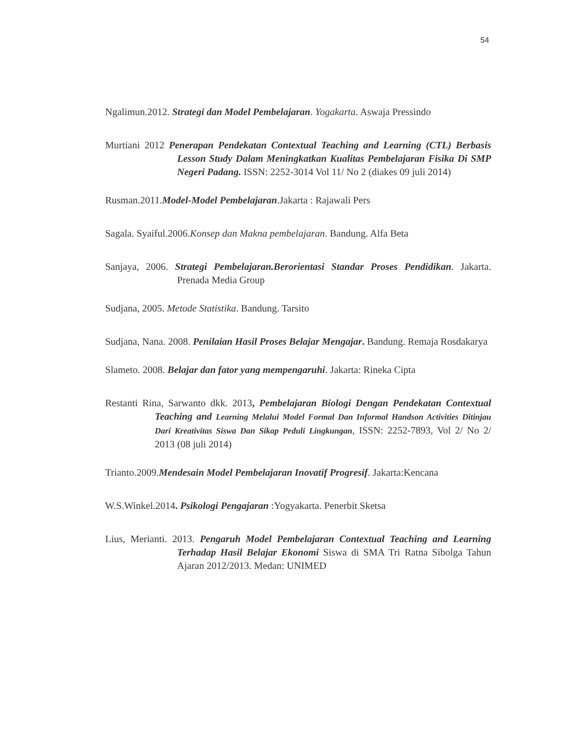54
Ngalimun.2012. Strategi dan Model Pembelajaran. Yogakarta. Aswaja Pressindo
Murtiani 2012 Penerapan Pendekatan Contextual Teaching and Learning (CTL) Berbasis Lesson Study Dalam Meningkatkan Kualitas Pembelajaran Fisika Di SMP Negeri Padang. ISSN: 2252-3014 Vol 11/ No 2 (diakes 09 juli 2014)
Rusman.2011.Model-Model Pembelajaran.Jakarta : Rajawali Pers
Sagala. Syaiful.2006.Konsep dan Makna pembelajaran. Bandung. Alfa Beta
Sanjaya, 2006. Strategi Pembelajaran.Berorientasi Standar Proses Pendidikan. Jakarta. Prenada Media Group
Sudjana, 2005. Metode Statistika. Bandung. Tarsito
Sudjana, Nana. 2008. Penilaian Hasil Proses Belajar Mengajar. Bandung. Remaja Rosdakarya
Slameto. 2008. Belajar dan fator yang mempengaruhi. Jakarta: Rineka Cipta
Restanti Rina, Sarwanto dkk. 2013, Pembelajaran Biologi Dengan Pendekatan Contextual Teaching and Learning Melalui Model Formal Dan Informal Handson Activities Ditinjau Dari Kreativitas Siswa Dan Sikap Peduli Lingkungan, ISSN: 2252-7893, Vol 2/ No 2/ 2013 (08 juli 2014)
Trianto.2009.Mendesain Model Pembelajaran Inovatif Progresif. Jakarta:Kencana
W.S.Winkel.2014. Psikologi Pengajaran :Yogyakarta. Penerbit Sketsa
Lius, Merianti. 2013. Pengaruh Model Pembelajaran Contextual Teaching and Learning Terhadap Hasil Belajar Ekonomi Siswa di SMA Tri Ratna Sibolga Tahun Ajaran 2012/2013. Medan: UNIMED